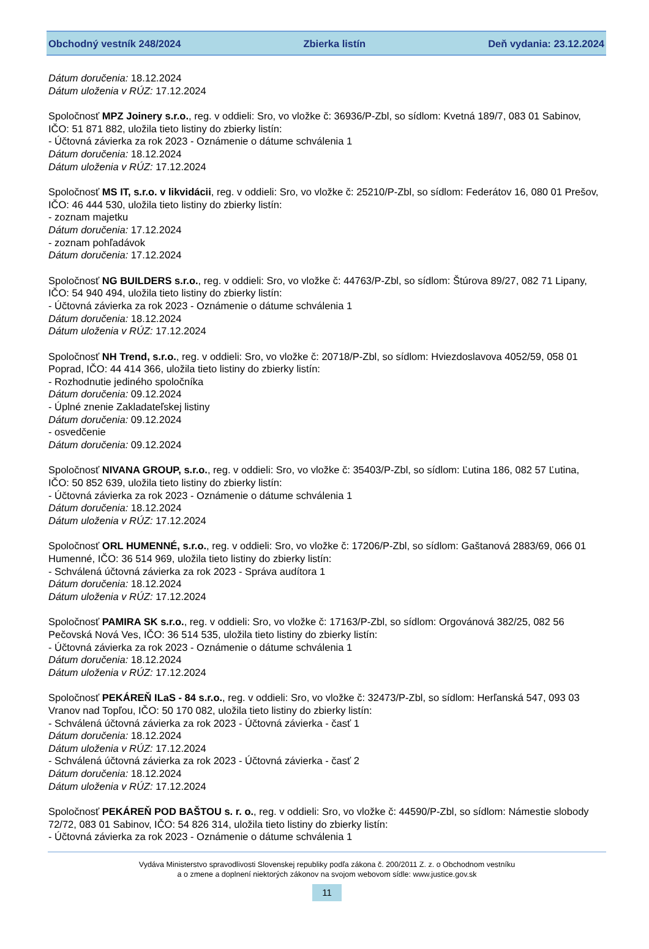Obchodný vestník 248/2024 Zbierka listín Deň vydania: 23.12.2024
Dátum doručenia: 18.12.2024
Dátum uloženia v RÚZ: 17.12.2024
Spoločnosť MPZ Joinery s.r.o., reg. v oddieli: Sro, vo vložke č: 36936/P-Zbl, so sídlom: Kvetná 189/7, 083 01 Sabinov, IČO: 51 871 882, uložila tieto listiny do zbierky listín:
- Účtovná závierka za rok 2023 - Oznámenie o dátume schválenia 1
Dátum doručenia: 18.12.2024
Dátum uloženia v RÚZ: 17.12.2024
Spoločnosť MS IT, s.r.o. v likvidácii, reg. v oddieli: Sro, vo vložke č: 25210/P-Zbl, so sídlom: Federátov 16, 080 01 Prešov, IČO: 46 444 530, uložila tieto listiny do zbierky listín:
- zoznam majetku
Dátum doručenia: 17.12.2024
- zoznam pohľadávok
Dátum doručenia: 17.12.2024
Spoločnosť NG BUILDERS s.r.o., reg. v oddieli: Sro, vo vložke č: 44763/P-Zbl, so sídlom: Štúrova 89/27, 082 71 Lipany, IČO: 54 940 494, uložila tieto listiny do zbierky listín:
- Účtovná závierka za rok 2023 - Oznámenie o dátume schválenia 1
Dátum doručenia: 18.12.2024
Dátum uloženia v RÚZ: 17.12.2024
Spoločnosť NH Trend, s.r.o., reg. v oddieli: Sro, vo vložke č: 20718/P-Zbl, so sídlom: Hviezdoslavova 4052/59, 058 01 Poprad, IČO: 44 414 366, uložila tieto listiny do zbierky listín:
- Rozhodnutie jediného spoločníka
Dátum doručenia: 09.12.2024
- Úplné znenie Zakladateľskej listiny
Dátum doručenia: 09.12.2024
- osvedčenie
Dátum doručenia: 09.12.2024
Spoločnosť NIVANA GROUP, s.r.o., reg. v oddieli: Sro, vo vložke č: 35403/P-Zbl, so sídlom: Ľutina 186, 082 57 Ľutina, IČO: 50 852 639, uložila tieto listiny do zbierky listín:
- Účtovná závierka za rok 2023 - Oznámenie o dátume schválenia 1
Dátum doručenia: 18.12.2024
Dátum uloženia v RÚZ: 17.12.2024
Spoločnosť ORL HUMENNÉ, s.r.o., reg. v oddieli: Sro, vo vložke č: 17206/P-Zbl, so sídlom: Gaštanová 2883/69, 066 01 Humenné, IČO: 36 514 969, uložila tieto listiny do zbierky listín:
- Schválená účtovná závierka za rok 2023 - Správa audítora 1
Dátum doručenia: 18.12.2024
Dátum uloženia v RÚZ: 17.12.2024
Spoločnosť PAMIRA SK s.r.o., reg. v oddieli: Sro, vo vložke č: 17163/P-Zbl, so sídlom: Orgovánová 382/25, 082 56 Pečovská Nová Ves, IČO: 36 514 535, uložila tieto listiny do zbierky listín:
- Účtovná závierka za rok 2023 - Oznámenie o dátume schválenia 1
Dátum doručenia: 18.12.2024
Dátum uloženia v RÚZ: 17.12.2024
Spoločnosť PEKÁREŇ ILaS - 84 s.r.o., reg. v oddieli: Sro, vo vložke č: 32473/P-Zbl, so sídlom: Herľanská 547, 093 03 Vranov nad Topľou, IČO: 50 170 082, uložila tieto listiny do zbierky listín:
- Schválená účtovná závierka za rok 2023 - Účtovná závierka - časť 1
Dátum doručenia: 18.12.2024
Dátum uloženia v RÚZ: 17.12.2024
- Schválená účtovná závierka za rok 2023 - Účtovná závierka - časť 2
Dátum doručenia: 18.12.2024
Dátum uloženia v RÚZ: 17.12.2024
Spoločnosť PEKÁREŇ POD BAŠTOU s. r. o., reg. v oddieli: Sro, vo vložke č: 44590/P-Zbl, so sídlom: Námestie slobody 72/72, 083 01 Sabinov, IČO: 54 826 314, uložila tieto listiny do zbierky listín:
- Účtovná závierka za rok 2023 - Oznámenie o dátume schválenia 1
Vydáva Ministerstvo spravodlivosti Slovenskej republiky podľa zákona č. 200/2011 Z. z. o Obchodnom vestníku
a o zmene a doplnení niektorých zákonov na svojom webovom sídle: www.justice.gov.sk
11